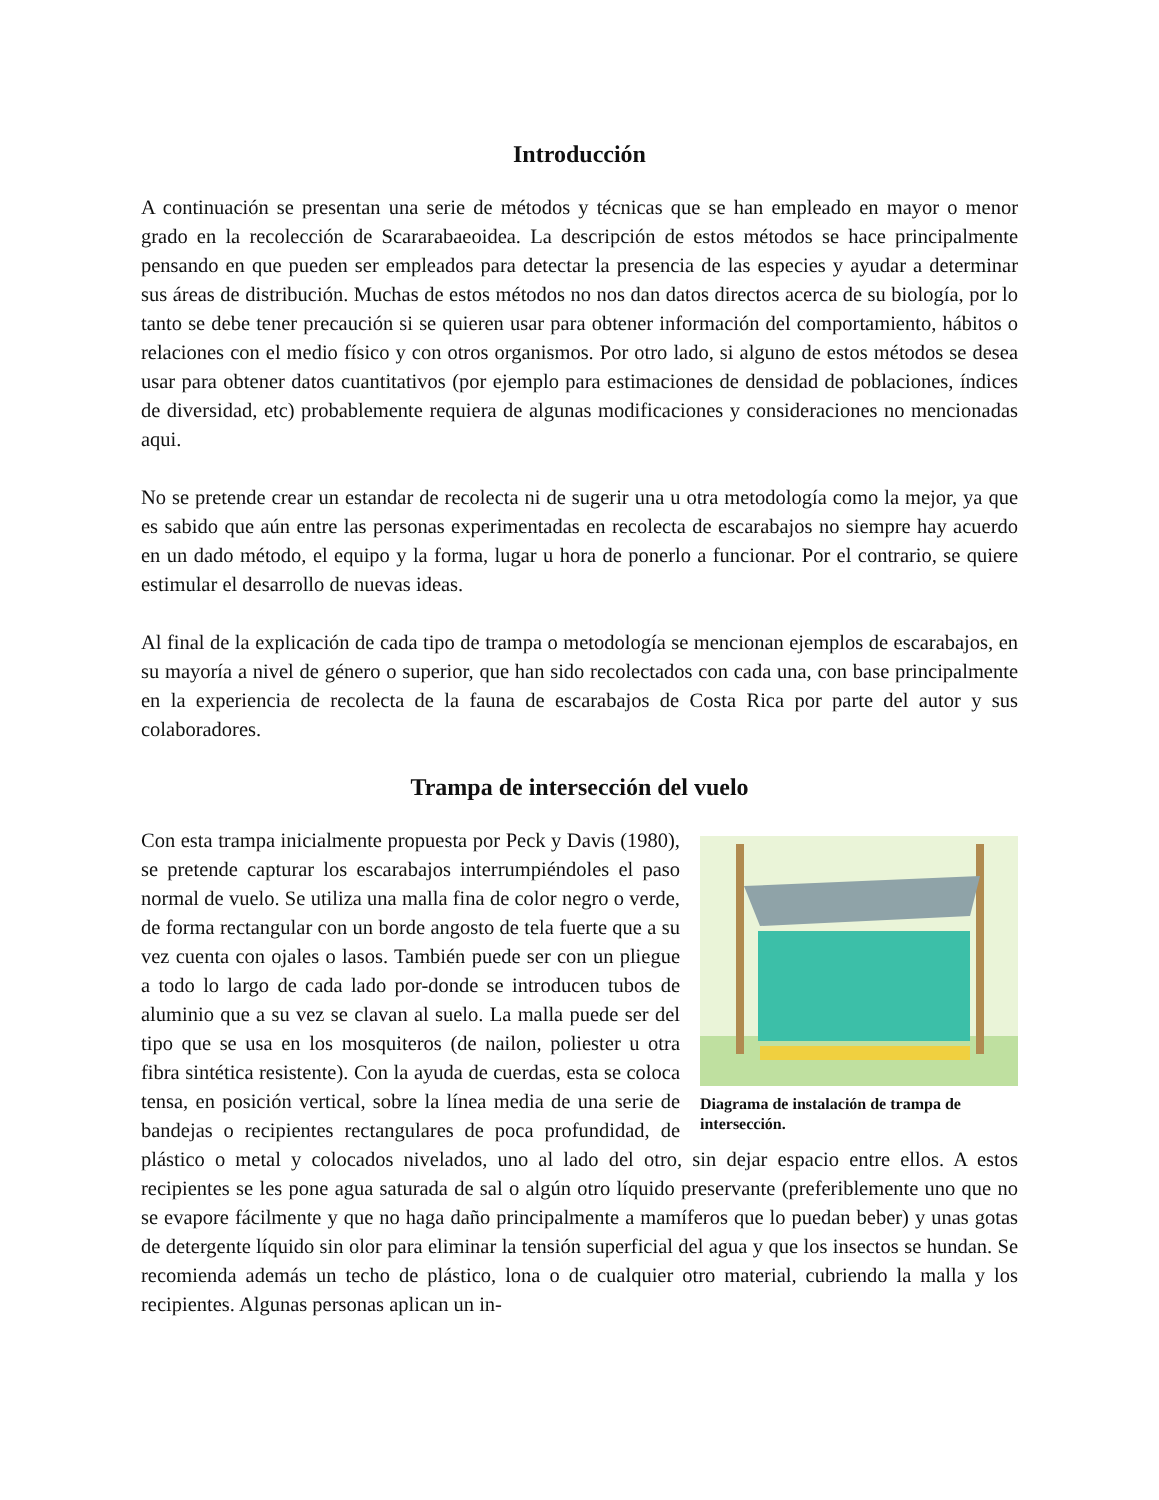Introducción
A continuación se presentan una serie de métodos y técnicas que se han empleado en mayor o menor grado en la recolección de Scararabaeoidea. La descripción de estos métodos se hace principalmente pensando en que pueden ser empleados para detectar la presencia de las especies y ayudar a determinar sus áreas de distribución. Muchas de estos métodos no nos dan datos directos acerca de su biología, por lo tanto se debe tener precaución si se quieren usar para obtener información del comportamiento, hábitos o relaciones con el medio físico y con otros organismos. Por otro lado, si alguno de estos métodos se desea usar para obtener datos cuantitativos (por ejemplo para estimaciones de densidad de poblaciones, índices de diversidad, etc) probablemente requiera de algunas modificaciones y consideraciones no mencionadas aqui.
No se pretende crear un estandar de recolecta ni de sugerir una u otra metodología como la mejor, ya que es sabido que aún entre las personas experimentadas en recolecta de escarabajos no siempre hay acuerdo en un dado método, el equipo y la forma, lugar u hora de ponerlo a funcionar. Por el contrario, se quiere estimular el desarrollo de nuevas ideas.
Al final de la explicación de cada tipo de trampa o metodología se mencionan ejemplos de escarabajos, en su mayoría a nivel de género o superior, que han sido recolectados con cada una, con base principalmente en la experiencia de recolecta de la fauna de escarabajos de Costa Rica por parte del autor y sus colaboradores.
Trampa de intersección del vuelo
Diagrama de instalación de trampa de intersección.
Con esta trampa inicialmente propuesta por Peck y Davis (1980), se pretende capturar los escarabajos interrumpiéndoles el paso normal de vuelo. Se utiliza una malla fina de color negro o verde, de forma rectangular con un borde angosto de tela fuerte que a su vez cuenta con ojales o lasos. También puede ser con un pliegue a todo lo largo de cada lado por-donde se introducen tubos de aluminio que a su vez se clavan al suelo. La malla puede ser del tipo que se usa en los mosquiteros (de nailon, poliester u otra fibra sintética resistente). Con la ayuda de cuerdas, esta se coloca tensa, en posición vertical, sobre la línea media de una serie de bandejas o recipientes rectangulares de poca profundidad, de plástico o metal y colocados nivelados, uno al lado del otro, sin dejar espacio entre ellos. A estos recipientes se les pone agua saturada de sal o algún otro líquido preservante (preferiblemente uno que no se evapore fácilmente y que no haga daño principalmente a mamíferos que lo puedan beber) y unas gotas de detergente líquido sin olor para eliminar la tensión superficial del agua y que los insectos se hundan. Se recomienda además un techo de plástico, lona o de cualquier otro material, cubriendo la malla y los recipientes. Algunas personas aplican un in-